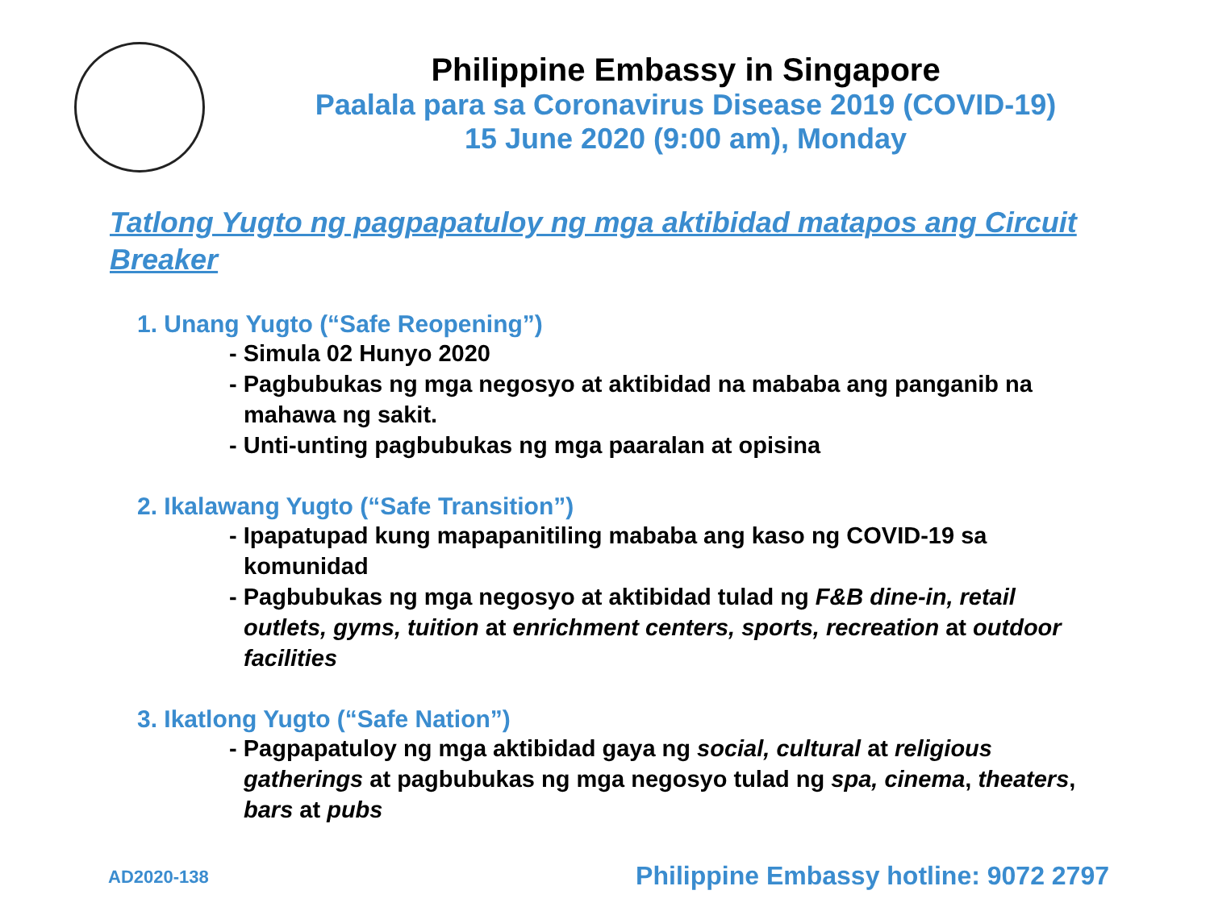Philippine Embassy in Singapore
Paalala para sa Coronavirus Disease 2019 (COVID-19)
15 June 2020 (9:00 am), Monday
Tatlong Yugto ng pagpapatuloy ng mga aktibidad matapos ang Circuit Breaker
1. Unang Yugto (“Safe Reopening”)
- Simula 02 Hunyo 2020
- Pagbubukas ng mga negosyo at aktibidad na mababa ang panganib na mahawa ng sakit.
- Unti-unting pagbubukas ng mga paaralan at opisina
2. Ikalawang Yugto (“Safe Transition”)
- Ipapatupad kung mapapanitiling mababa ang kaso ng COVID-19 sa komunidad
- Pagbubukas ng mga negosyo at aktibidad tulad ng F&B dine-in, retail outlets, gyms, tuition at enrichment centers, sports, recreation at outdoor facilities
3. Ikatlong Yugto (“Safe Nation”)
- Pagpapatuloy ng mga aktibidad gaya ng social, cultural at religious gatherings at pagbubukas ng mga negosyo tulad ng spa, cinema, theaters, bars at pubs
AD2020-138
Philippine Embassy hotline: 9072 2797